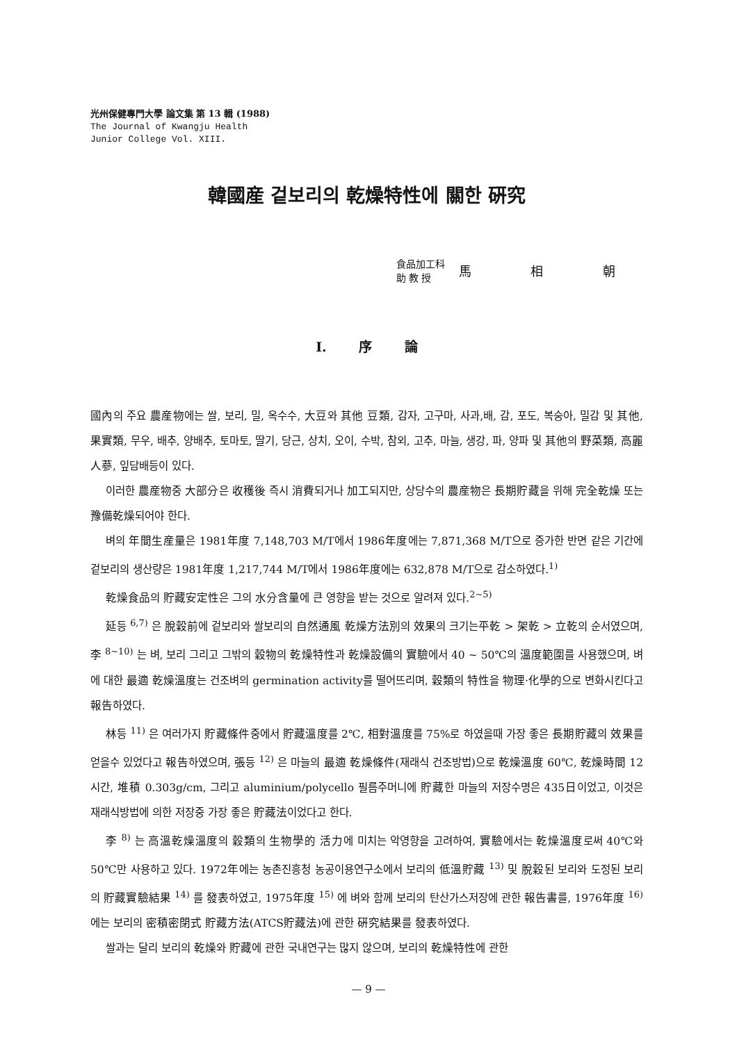光州保健專門大學 論文集 第 13 輯 (1988)
The Journal of Kwangju Health
Junior College Vol. XIII.
韓國産 겉보리의 乾燥特性에 關한 硏究
食品加工科
助 教 授
馬 相 朝
I. 序 論
國內의 주요 農産物에는 쌀, 보리, 밀, 옥수수, 大豆와 其他 豆類, 감자, 고구마, 사과,배, 감, 포도, 복숭아, 밀감 및 其他, 果實類, 무우, 배추, 양배추, 토마토, 딸기, 당근, 상치, 오이, 수박, 참외, 고추, 마늘, 생강, 파, 양파 및 其他의 野菜類, 高麗人蔘, 잎담배등이 있다.
이러한 農産物중 大部分은 收穫後 즉시 消費되거나 加工되지만, 상당수의 農産物은 長期貯藏을 위해 完全乾燥 또는 豫備乾燥되어야 한다.
벼의 年間生産量은 1981年度 7,148,703 M/T에서 1986年度에는 7,871,368 M/T으로 증가한 반면 같은 기간에 겉보리의 생산량은 1981年度 1,217,744 M/T에서 1986年度에는 632,878 M/T으로 감소하였다.<sup>1)</sup>
乾燥食品의 貯藏安定性은 그의 水分含量에 큰 영향을 받는 것으로 알려져 있다.<sup>2~5)</sup>
延등 <sup>6,7)</sup> 은 脫穀前에 겉보리와 쌀보리의 自然通風 乾燥方法別의 效果의 크기는平乾 > 架乾 > 立乾의 순서였으며, 李 <sup>8~10)</sup> 는 벼, 보리 그리고 그밖의 穀物의 乾燥特性과 乾燥設備의 實驗에서 40 ~ 50℃의 溫度範圍를 사용했으며, 벼에 대한 最適 乾燥溫度는 건조벼의 germination activity를 떨어뜨리며, 穀類의 特性을 物理·化學的으로 변화시킨다고 報告하였다.
林등 <sup>11)</sup> 은 여러가지 貯藏條件중에서 貯藏溫度를 2℃, 相對溫度를 75%로 하였을때 가장 좋은 長期貯藏의 效果를 얻을수 있었다고 報告하였으며, 張등 <sup>12)</sup> 은 마늘의 最適 乾燥條件(재래식 건조방법)으로 乾燥溫度 60℃, 乾燥時間 12시간, 堆積 0.303g/cm, 그리고 aluminium/polycello 필름주머니에 貯藏한 마늘의 저장수명은 435日이었고, 이것은 재래식방법에 의한 저장중 가장 좋은 貯藏法이었다고 한다.
李 <sup>8)</sup> 는 高溫乾燥溫度의 穀類의 生物學的 活力에 미치는 악영향을 고려하여, 實驗에서는 乾燥溫度로써 40℃와 50℃만 사용하고 있다. 1972年에는 농촌진흥청 농공이용연구소에서 보리의 低溫貯藏 <sup>13)</sup> 및 脫穀된 보리와 도정된 보리의 貯藏實驗結果 <sup>14)</sup> 를 發表하였고, 1975年度 <sup>15)</sup> 에 벼와 함께 보리의 탄산가스저장에 관한 報告書를, 1976年度 <sup>16)</sup> 에는 보리의 密積密閉式 貯藏方法(ATCS貯藏法)에 관한 硏究結果를 發表하였다.
쌀과는 달리 보리의 乾燥와 貯藏에 관한 국내연구는 많지 않으며, 보리의 乾燥特性에 관한
— 9 —